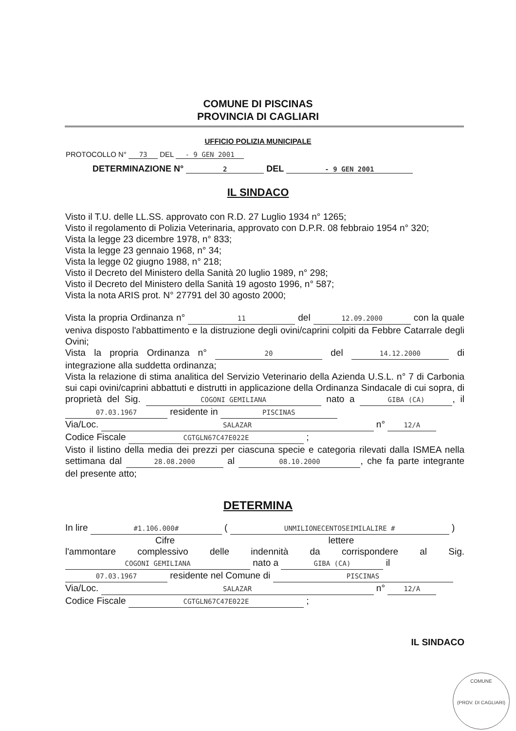COMUNE DI PISCINAS
PROVINCIA DI CAGLIARI
UFFICIO POLIZIA MUNICIPALE
PROTOCOLLO N° 73 DEL - 9 GEN 2001
DETERMINAZIONE N° 2 DEL - 9 GEN 2001
IL SINDACO
Visto il T.U. delle LL.SS. approvato con R.D. 27 Luglio 1934 n° 1265;
Visto il regolamento di Polizia Veterinaria, approvato con D.P.R. 08 febbraio 1954 n° 320;
Vista la legge 23 dicembre 1978, n° 833;
Vista la legge 23 gennaio 1968, n° 34;
Vista la legge 02 giugno 1988, n° 218;
Visto il Decreto del Ministero della Sanità 20 luglio 1989, n° 298;
Visto il Decreto del Ministero della Sanità 19 agosto 1996, n° 587;
Vista la nota ARIS prot. N° 27791 del 30 agosto 2000;
Vista la propria Ordinanza n° 11 del 12.09.2000 con la quale veniva disposto l'abbattimento e la distruzione degli ovini/caprini colpiti da Febbre Catarrale degli Ovini;
Vista la propria Ordinanza n° 20 del 14.12.2000 di integrazione alla suddetta ordinanza;
Vista la relazione di stima analitica del Servizio Veterinario della Azienda U.S.L. n° 7 di Carbonia sui capi ovini/caprini abbattuti e distrutti in applicazione della Ordinanza Sindacale di cui sopra, di proprietà del Sig. COGONI GEMILIANA nato a GIBA (CA), il 07.03.1967 residente in PISCINAS
Via/Loc. SALAZAR n° 12/A
Codice Fiscale CGTGLN67C47E022E ;
Visto il listino della media dei prezzi per ciascuna specie e categoria rilevati dalla ISMEA nella settimana dal 28.08.2000 al 08.10.2000, che fa parte integrante del presente atto;
DETERMINA
In lire #1.106.000# ( UNMILIONECENTOSEIMILALIRE # )
Cifre lettere
l'ammontare complessivo delle indennità da corrispondere al Sig. COGONI GEMILIANA nato a GIBA (CA) il
07.03.1967 residente nel Comune di PISCINAS
Via/Loc. SALAZAR n° 12/A
Codice Fiscale CGTGLN67C47E022E ;
IL SINDACO
COMUNE
(PROV. DI CAGLIARI)